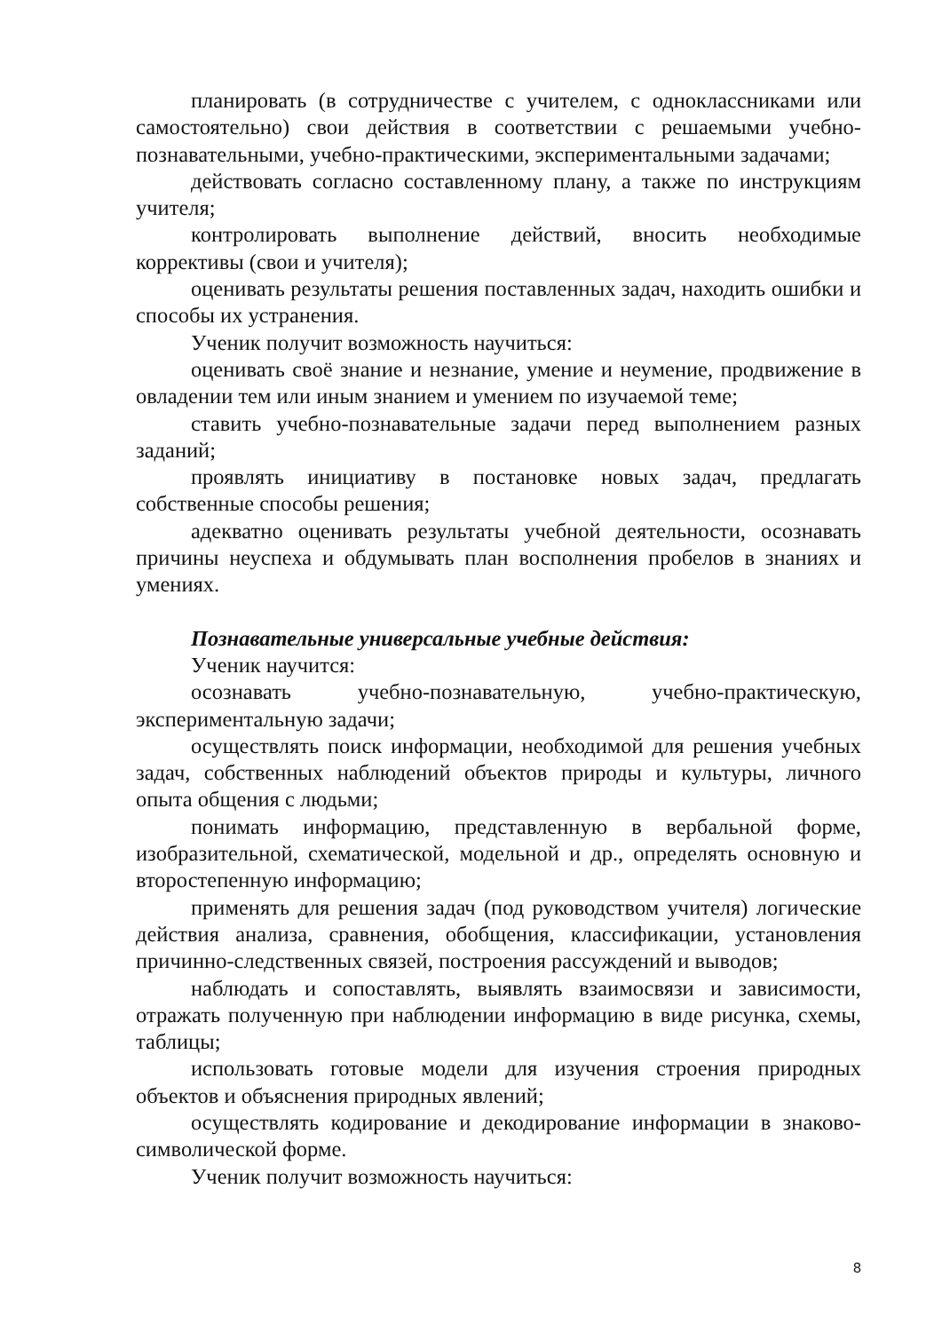планировать (в сотрудничестве с учителем, с одноклассниками или самостоятельно) свои действия в соответствии с решаемыми учебно-познавательными, учебно-практическими, экспериментальными задачами;
действовать согласно составленному плану, а также по инструкциям учителя;
контролировать выполнение действий, вносить необходимые коррективы (свои и учителя);
оценивать результаты решения поставленных задач, находить ошибки и способы их устранения.
Ученик получит возможность научиться:
оценивать своё знание и незнание, умение и неумение, продвижение в овладении тем или иным знанием и умением по изучаемой теме;
ставить учебно-познавательные задачи перед выполнением разных заданий;
проявлять инициативу в постановке новых задач, предлагать собственные способы решения;
адекватно оценивать результаты учебной деятельности, осознавать причины неуспеха и обдумывать план восполнения пробелов в знаниях и умениях.
Познавательные универсальные учебные действия:
Ученик научится:
осознавать учебно-познавательную, учебно-практическую, экспериментальную задачи;
осуществлять поиск информации, необходимой для решения учебных задач, собственных наблюдений объектов природы и культуры, личного опыта общения с людьми;
понимать информацию, представленную в вербальной форме, изобразительной, схематической, модельной и др., определять основную и второстепенную информацию;
применять для решения задач (под руководством учителя) логические действия анализа, сравнения, обобщения, классификации, установления причинно-следственных связей, построения рассуждений и выводов;
наблюдать и сопоставлять, выявлять взаимосвязи и зависимости, отражать полученную при наблюдении информацию в виде рисунка, схемы, таблицы;
использовать готовые модели для изучения строения природных объектов и объяснения природных явлений;
осуществлять кодирование и декодирование информации в знаково-символической форме.
Ученик получит возможность научиться:
8